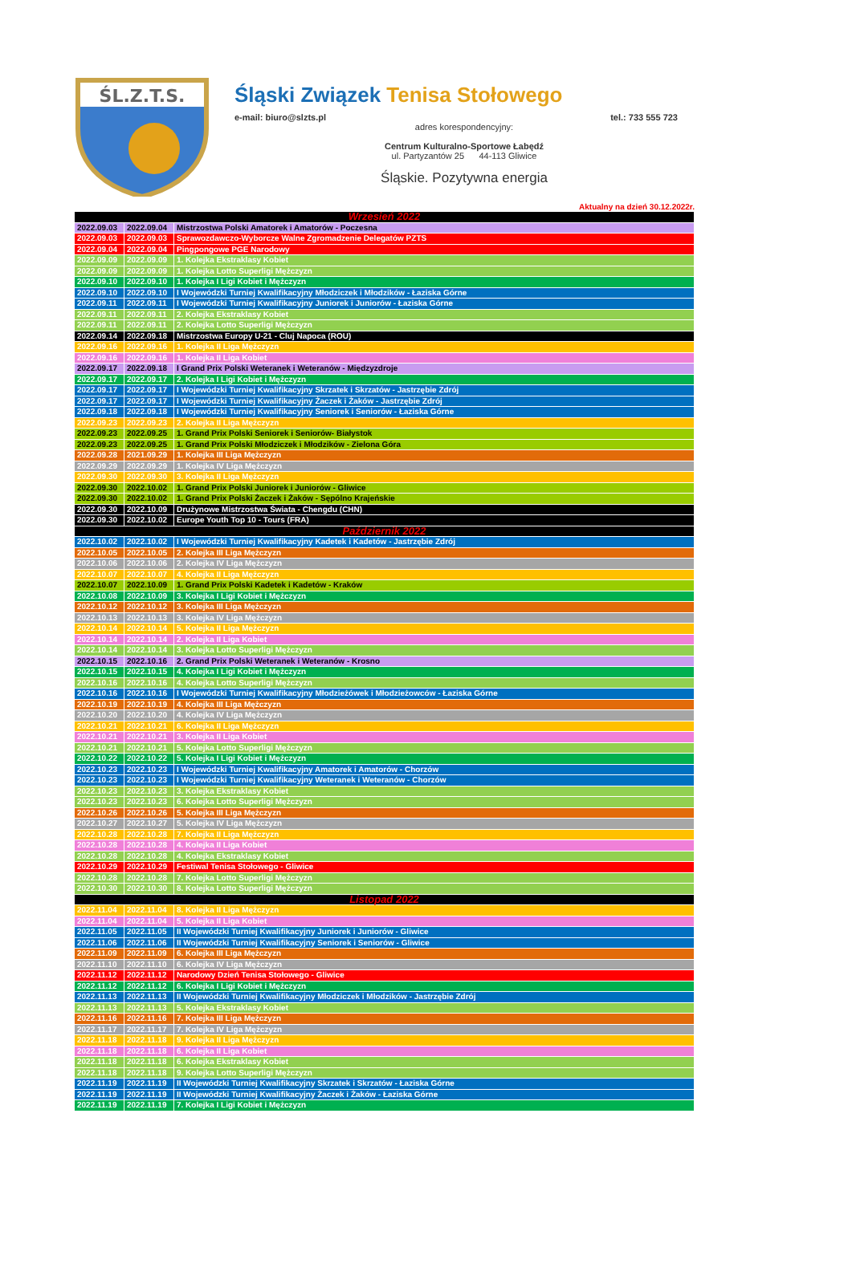ŚL.Z.T.S.
Śląski Związek Tenisa Stołowego
e-mail: biuro@slzts.pl tel.: 733 555 723
adres korespondencyjny:
Centrum Kulturalno-Sportowe Łabędź
ul. Partyzantów 25 44-113 Gliwice
Śląskie. Pozytywna energia
Aktualny na dzień 30.12.2022r.
| Wrzesień 2022 | | |
| 2022.09.03 | 2022.09.04 | Mistrzostwa Polski Amatorek i Amatorów - Poczesna |
| 2022.09.03 | 2022.09.03 | Sprawozdawczo-Wyborcze Walne Zgromadzenie Delegatów PZTS |
| 2022.09.04 | 2022.09.04 | Pingpongowe PGE Narodowy |
| 2022.09.09 | 2022.09.09 | 1. Kolejka Ekstraklasy Kobiet |
| 2022.09.09 | 2022.09.09 | 1. Kolejka Lotto Superligi Mężczyzn |
| 2022.09.10 | 2022.09.10 | 1. Kolejka I Ligi Kobiet i Mężczyzn |
| 2022.09.10 | 2022.09.10 | I Wojewódzki Turniej Kwalifikacyjny Młodziczek i Młodzików - Łaziska Górne |
| 2022.09.11 | 2022.09.11 | I Wojewódzki Turniej Kwalifikacyjny Juniorek i Juniorów - Łaziska Górne |
| 2022.09.11 | 2022.09.11 | 2. Kolejka Ekstraklasy Kobiet |
| 2022.09.11 | 2022.09.11 | 2. Kolejka Lotto Superligi Mężczyzn |
| 2022.09.14 | 2022.09.18 | Mistrzostwa Europy U-21 - Cluj Napoca (ROU) |
| 2022.09.16 | 2022.09.16 | 1. Kolejka II Liga Mężczyzn |
| 2022.09.16 | 2022.09.16 | 1. Kolejka II Liga Kobiet |
| 2022.09.17 | 2022.09.18 | I Grand Prix Polski Weteranek i Weteranów - Międzyzdroje |
| 2022.09.17 | 2022.09.17 | 2. Kolejka I Ligi Kobiet i Mężczyzn |
| 2022.09.17 | 2022.09.17 | I Wojewódzki Turniej Kwalifikacyjny Skrzatek i Skrzatów - Jastrzębie Zdrój |
| 2022.09.17 | 2022.09.17 | I Wojewódzki Turniej Kwalifikacyjny Żaczek i Żaków - Jastrzębie Zdrój |
| 2022.09.18 | 2022.09.18 | I Wojewódzki Turniej Kwalifikacyjny Seniorek i Seniorów - Łaziska Górne |
| 2022.09.23 | 2022.09.23 | 2. Kolejka II Liga Mężczyzn |
| 2022.09.23 | 2022.09.25 | 1. Grand Prix Polski Seniorek i Seniorów- Białystok |
| 2022.09.23 | 2022.09.25 | 1. Grand Prix Polski Młodziczek i Młodzików - Zielona Góra |
| 2022.09.28 | 2021.09.29 | 1. Kolejka III Liga Mężczyzn |
| 2022.09.29 | 2022.09.29 | 1. Kolejka IV Liga Mężczyzn |
| 2022.09.30 | 2022.09.30 | 3. Kolejka II Liga Mężczyzn |
| 2022.09.30 | 2022.10.02 | 1. Grand Prix Polski Juniorek i Juniorów - Gliwice |
| 2022.09.30 | 2022.10.02 | 1. Grand Prix Polski Żaczek i Żaków - Sępólno Krajeńskie |
| 2022.09.30 | 2022.10.09 | Drużynowe Mistrzostwa Świata - Chengdu (CHN) |
| 2022.09.30 | 2022.10.02 | Europe Youth Top 10 - Tours (FRA) |
| Październik 2022 | | |
| 2022.10.02 | 2022.10.02 | I Wojewódzki Turniej Kwalifikacyjny Kadetek i Kadetów - Jastrzębie Zdrój |
| 2022.10.05 | 2022.10.05 | 2. Kolejka III Liga Mężczyzn |
| 2022.10.06 | 2022.10.06 | 2. Kolejka IV Liga Mężczyzn |
| 2022.10.07 | 2022.10.07 | 4. Kolejka II Liga Mężczyzn |
| 2022.10.07 | 2022.10.09 | 1. Grand Prix Polski Kadetek i Kadetów - Kraków |
| 2022.10.08 | 2022.10.09 | 3. Kolejka I Ligi Kobiet i Mężczyzn |
| 2022.10.12 | 2022.10.12 | 3. Kolejka III Liga Mężczyzn |
| 2022.10.13 | 2022.10.13 | 3. Kolejka IV Liga Mężczyzn |
| 2022.10.14 | 2022.10.14 | 5. Kolejka II Liga Mężczyzn |
| 2022.10.14 | 2022.10.14 | 2. Kolejka II Liga Kobiet |
| 2022.10.14 | 2022.10.14 | 3. Kolejka Lotto Superligi Mężczyzn |
| 2022.10.15 | 2022.10.16 | 2. Grand Prix Polski Weteranek i Weteranów - Krosno |
| 2022.10.15 | 2022.10.15 | 4. Kolejka I Ligi Kobiet i Mężczyzn |
| 2022.10.16 | 2022.10.16 | 4. Kolejka Lotto Superligi Mężczyzn |
| 2022.10.16 | 2022.10.16 | I Wojewódzki Turniej Kwalifikacyjny Młodzieżówek i Młodzieżowców - Łaziska Górne |
| 2022.10.19 | 2022.10.19 | 4. Kolejka III Liga Mężczyzn |
| 2022.10.20 | 2022.10.20 | 4. Kolejka IV Liga Mężczyzn |
| 2022.10.21 | 2022.10.21 | 6. Kolejka II Liga Mężczyzn |
| 2022.10.21 | 2022.10.21 | 3. Kolejka II Liga Kobiet |
| 2022.10.21 | 2022.10.21 | 5. Kolejka Lotto Superligi Mężczyzn |
| 2022.10.22 | 2022.10.22 | 5. Kolejka I Ligi Kobiet i Mężczyzn |
| 2022.10.23 | 2022.10.23 | I Wojewódzki Turniej Kwalifikacyjny Amatorek i Amatorów - Chorzów |
| 2022.10.23 | 2022.10.23 | I Wojewódzki Turniej Kwalifikacyjny Weteranek i Weteranów - Chorzów |
| 2022.10.23 | 2022.10.23 | 3. Kolejka Ekstraklasy Kobiet |
| 2022.10.23 | 2022.10.23 | 6. Kolejka Lotto Superligi Mężczyzn |
| 2022.10.26 | 2022.10.26 | 5. Kolejka III Liga Mężczyzn |
| 2022.10.27 | 2022.10.27 | 5. Kolejka IV Liga Mężczyzn |
| 2022.10.28 | 2022.10.28 | 7. Kolejka II Liga Mężczyzn |
| 2022.10.28 | 2022.10.28 | 4. Kolejka II Liga Kobiet |
| 2022.10.28 | 2022.10.28 | 4. Kolejka Ekstraklasy Kobiet |
| 2022.10.29 | 2022.10.29 | Festiwal Tenisa Stołowego - Gliwice |
| 2022.10.28 | 2022.10.28 | 7. Kolejka Lotto Superligi Mężczyzn |
| 2022.10.30 | 2022.10.30 | 8. Kolejka Lotto Superligi Mężczyzn |
| Listopad 2022 | | |
| 2022.11.04 | 2022.11.04 | 8. Kolejka II Liga Mężczyzn |
| 2022.11.04 | 2022.11.04 | 5. Kolejka II Liga Kobiet |
| 2022.11.05 | 2022.11.05 | II Wojewódzki Turniej Kwalifikacyjny Juniorek i Juniorów - Gliwice |
| 2022.11.06 | 2022.11.06 | II Wojewódzki Turniej Kwalifikacyjny Seniorek i Seniorów - Gliwice |
| 2022.11.09 | 2022.11.09 | 6. Kolejka III Liga Mężczyzn |
| 2022.11.10 | 2022.11.10 | 6. Kolejka IV Liga Mężczyzn |
| 2022.11.12 | 2022.11.12 | Narodowy Dzień Tenisa Stołowego - Gliwice |
| 2022.11.12 | 2022.11.12 | 6. Kolejka I Ligi Kobiet i Mężczyzn |
| 2022.11.13 | 2022.11.13 | II Wojewódzki Turniej Kwalifikacyjny Młodziczek i Młodzików - Jastrzębie Zdrój |
| 2022.11.13 | 2022.11.13 | 5. Kolejka Ekstraklasy Kobiet |
| 2022.11.16 | 2022.11.16 | 7. Kolejka III Liga Mężczyzn |
| 2022.11.17 | 2022.11.17 | 7. Kolejka IV Liga Mężczyzn |
| 2022.11.18 | 2022.11.18 | 9. Kolejka II Liga Mężczyzn |
| 2022.11.18 | 2022.11.18 | 6. Kolejka II Liga Kobiet |
| 2022.11.18 | 2022.11.18 | 6. Kolejka Ekstraklasy Kobiet |
| 2022.11.18 | 2022.11.18 | 9. Kolejka Lotto Superligi Mężczyzn |
| 2022.11.19 | 2022.11.19 | II Wojewódzki Turniej Kwalifikacyjny Skrzatek i Skrzatów - Łaziska Górne |
| 2022.11.19 | 2022.11.19 | II Wojewódzki Turniej Kwalifikacyjny Żaczek i Żaków - Łaziska Górne |
| 2022.11.19 | 2022.11.19 | 7. Kolejka I Ligi Kobiet i Mężczyzn |